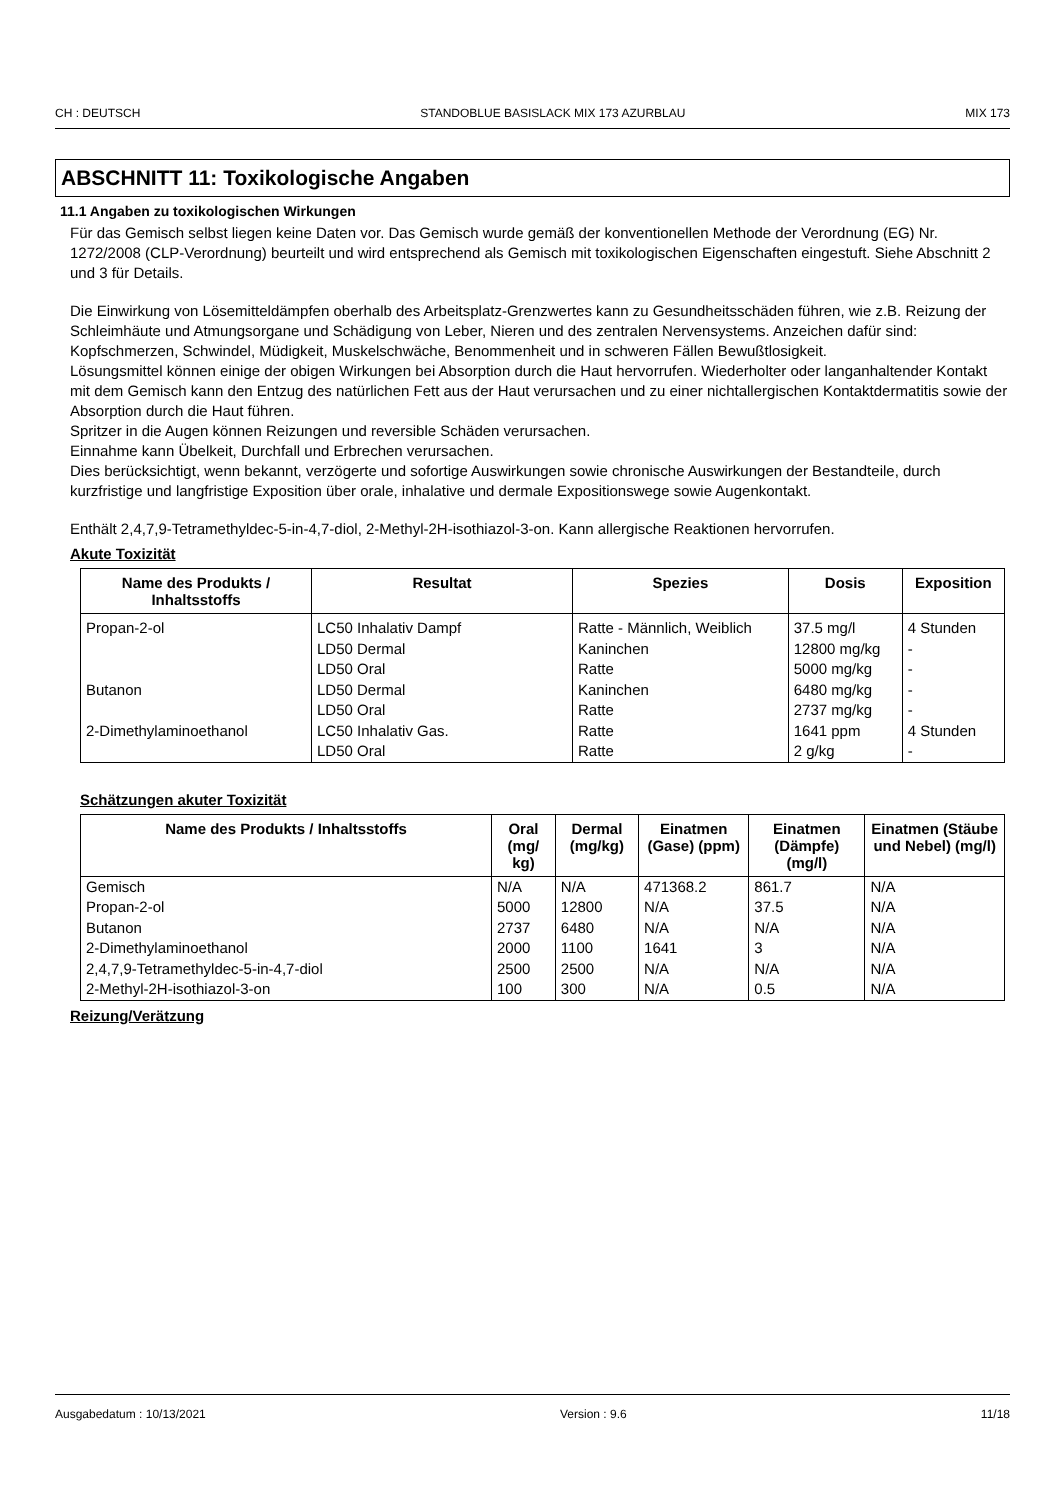CH : DEUTSCH STANDOBLUE BASISLACK MIX 173 AZURBLAU MIX 173
ABSCHNITT 11: Toxikologische Angaben
11.1 Angaben zu toxikologischen Wirkungen
Für das Gemisch selbst liegen keine Daten vor. Das Gemisch wurde gemäß der konventionellen Methode der Verordnung (EG) Nr. 1272/2008 (CLP-Verordnung) beurteilt und wird entsprechend als Gemisch mit toxikologischen Eigenschaften eingestuft. Siehe Abschnitt 2 und 3 für Details.
Die Einwirkung von Lösemitteldämpfen oberhalb des Arbeitsplatz-Grenzwertes kann zu Gesundheitsschäden führen, wie z.B. Reizung der Schleimhäute und Atmungsorgane und Schädigung von Leber, Nieren und des zentralen Nervensystems. Anzeichen dafür sind: Kopfschmerzen, Schwindel, Müdigkeit, Muskelschwäche, Benommenheit und in schweren Fällen Bewußtlosigkeit.
Lösungsmittel können einige der obigen Wirkungen bei Absorption durch die Haut hervorrufen. Wiederholter oder langanhaltender Kontakt mit dem Gemisch kann den Entzug des natürlichen Fett aus der Haut verursachen und zu einer nichtallergischen Kontaktdermatitis sowie der Absorption durch die Haut führen.
Spritzer in die Augen können Reizungen und reversible Schäden verursachen.
Einnahme kann Übelkeit, Durchfall und Erbrechen verursachen.
Dies berücksichtigt, wenn bekannt, verzögerte und sofortige Auswirkungen sowie chronische Auswirkungen der Bestandteile, durch kurzfristige und langfristige Exposition über orale, inhalative und dermale Expositionswege sowie Augenkontakt.
Enthält 2,4,7,9-Tetramethyldec-5-in-4,7-diol, 2-Methyl-2H-isothiazol-3-on. Kann allergische Reaktionen hervorrufen.
Akute Toxizität
| Name des Produkts / Inhaltsstoffs | Resultat | Spezies | Dosis | Exposition |
| --- | --- | --- | --- | --- |
| Propan-2-ol | LC50 Inhalativ Dampf | Ratte - Männlich, Weiblich | 37.5 mg/l | 4 Stunden |
| | LD50 Dermal | Kaninchen | 12800 mg/kg | - |
| | LD50 Oral | Ratte | 5000 mg/kg | - |
| Butanon | LD50 Dermal | Kaninchen | 6480 mg/kg | - |
| | LD50 Oral | Ratte | 2737 mg/kg | - |
| 2-Dimethylaminoethanol | LC50 Inhalativ Gas. | Ratte | 1641 ppm | 4 Stunden |
| | LD50 Oral | Ratte | 2 g/kg | - |
Schätzungen akuter Toxizität
| Name des Produkts / Inhaltsstoffs | Oral (mg/ kg) | Dermal (mg/kg) | Einatmen (Gase) (ppm) | Einatmen (Dämpfe) (mg/l) | Einatmen (Stäube und Nebel) (mg/l) |
| --- | --- | --- | --- | --- | --- |
| Gemisch | N/A | N/A | 471368.2 | 861.7 | N/A |
| Propan-2-ol | 5000 | 12800 | N/A | 37.5 | N/A |
| Butanon | 2737 | 6480 | N/A | N/A | N/A |
| 2-Dimethylaminoethanol | 2000 | 1100 | 1641 | 3 | N/A |
| 2,4,7,9-Tetramethyldec-5-in-4,7-diol | 2500 | 2500 | N/A | N/A | N/A |
| 2-Methyl-2H-isothiazol-3-on | 100 | 300 | N/A | 0.5 | N/A |
Reizung/Verätzung
Ausgabedatum : 10/13/2021 Version : 9.6 11/18